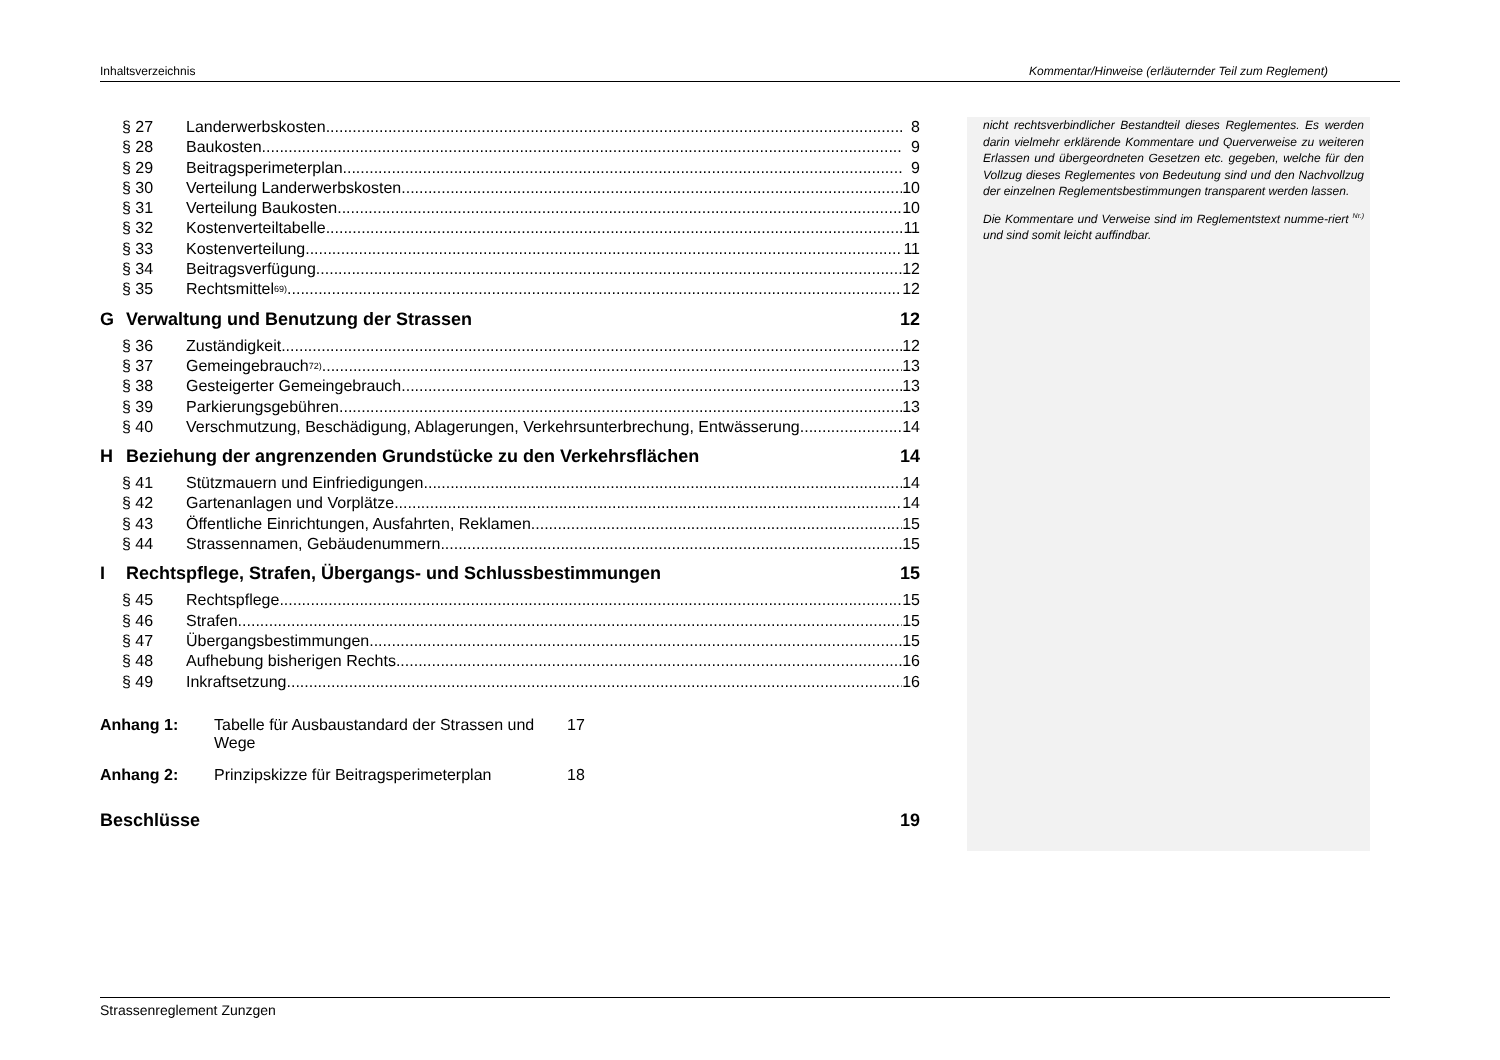Inhaltsverzeichnis Kommentar/Hinweise (erläuternder Teil zum Reglement)
§ 27 Landerwerbskosten 8
§ 28 Baukosten 9
§ 29 Beitragsperimeterplan 9
§ 30 Verteilung Landerwerbskosten 10
§ 31 Verteilung Baukosten 10
§ 32 Kostenverteiltabelle 11
§ 33 Kostenverteilung 11
§ 34 Beitragsverfügung 12
§ 35 Rechtsmittel <sup>69)</sup> 12
G Verwaltung und Benutzung der Strassen 12
§ 36 Zuständigkeit 12
§ 37 Gemeingebrauch <sup>72)</sup> 13
§ 38 Gesteigerter Gemeingebrauch 13
§ 39 Parkierungsgebühren 13
§ 40 Verschmutzung, Beschädigung, Ablagerungen, Verkehrsunterbrechung, Entwässerung 14
H Beziehung der angrenzenden Grundstücke zu den Verkehrsflächen 14
§ 41 Stützmauern und Einfriedigungen 14
§ 42 Gartenanlagen und Vorplätze 14
§ 43 Öffentliche Einrichtungen, Ausfahrten, Reklamen 15
§ 44 Strassennamen, Gebäudenummern 15
I Rechtspflege, Strafen, Übergangs- und Schlussbestimmungen 15
§ 45 Rechtspflege 15
§ 46 Strafen 15
§ 47 Übergangsbestimmungen 15
§ 48 Aufhebung bisherigen Rechts 16
§ 49 Inkraftsetzung 16
Anhang 1: Tabelle für Ausbaustandard der Strassen und Wege 17
Anhang 2: Prinzipskizze für Beitragsperimeterplan 18
Beschlüsse 19
nicht rechtsverbindlicher Bestandteil dieses Reglementes. Es werden darin vielmehr erklärende Kommentare und Querverweise zu weiteren Erlassen und übergeordneten Gesetzen etc. gegeben, welche für den Vollzug dieses Reglementes von Bedeutung sind und den Nachvollzug der einzelnen Reglementsbestimmungen transparent werden lassen.
Die Kommentare und Verweise sind im Reglementstext numme-riert <sup>Nr.)</sup> und sind somit leicht auffindbar.
Strassenreglement Zunzgen